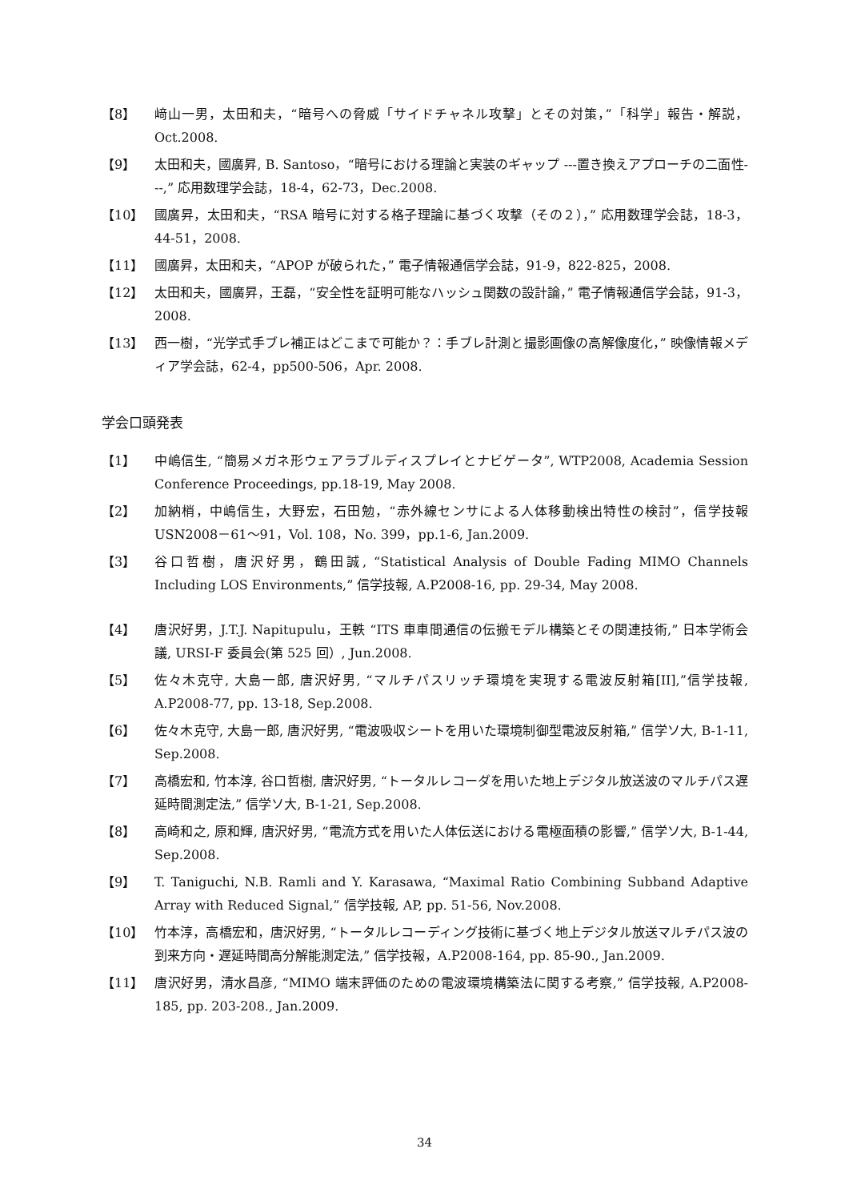【8】 﨑山一男，太田和夫，“暗号への脅威「サイドチャネル攻撃」とその対策，”「科学」報告・解説，Oct.2008.
【9】 太田和夫，國廣昇, B. Santoso，“暗号における理論と実装のギャップ ---置き換えアプローチの二面性---,” 応用数理学会誌，18-4，62-73，Dec.2008.
【10】 國廣昇，太田和夫，“RSA 暗号に対する格子理論に基づく攻撃（その２），” 応用数理学会誌，18-3，44-51，2008.
【11】 國廣昇，太田和夫，“APOP が破られた，” 電子情報通信学会誌，91-9，822-825，2008.
【12】 太田和夫，國廣昇，王磊，“安全性を証明可能なハッシュ関数の設計論，” 電子情報通信学会誌，91-3，2008.
【13】 西一樹，“光学式手ブレ補正はどこまで可能か？：手ブレ計測と撮影画像の高解像度化，” 映像情報メディア学会誌，62-4，pp500-506，Apr. 2008.
学会口頭発表
【1】 中嶋信生, “簡易メガネ形ウェアラブルディスプレイとナビゲータ”, WTP2008, Academia Session Conference Proceedings, pp.18-19, May 2008.
【2】 加納梢，中嶋信生，大野宏，石田勉，“赤外線センサによる人体移動検出特性の検討”，信学技報 USN2008－61～91，Vol. 108，No. 399，pp.1-6, Jan.2009.
【3】 谷口哲樹，唐沢好男，鶴田誠, “Statistical Analysis of Double Fading MIMO Channels Including LOS Environments,” 信学技報, A.P2008-16, pp. 29-34, May 2008.
【4】 唐沢好男，J.T.J. Napitupulu，王軼 “ITS 車車間通信の伝搬モデル構築とその関連技術,” 日本学術会議, URSI-F 委員会(第 525 回）, Jun.2008.
【5】 佐々木克守, 大島一郎, 唐沢好男, “マルチパスリッチ環境を実現する電波反射箱[II],”信学技報, A.P2008-77, pp. 13-18, Sep.2008.
【6】 佐々木克守, 大島一郎, 唐沢好男, “電波吸収シートを用いた環境制御型電波反射箱,” 信学ソ大, B-1-11, Sep.2008.
【7】 高橋宏和, 竹本淳, 谷口哲樹, 唐沢好男, “トータルレコーダを用いた地上デジタル放送波のマルチパス遅延時間測定法,” 信学ソ大, B-1-21, Sep.2008.
【8】 高崎和之, 原和輝, 唐沢好男, “電流方式を用いた人体伝送における電極面積の影響,” 信学ソ大, B-1-44, Sep.2008.
【9】 T. Taniguchi, N.B. Ramli and Y. Karasawa, “Maximal Ratio Combining Subband Adaptive Array with Reduced Signal,” 信学技報, AP, pp. 51-56, Nov.2008.
【10】 竹本淳，高橋宏和，唐沢好男, “トータルレコーディング技術に基づく地上デジタル放送マルチパス波の到来方向・遅延時間高分解能測定法,” 信学技報，A.P2008-164, pp. 85-90., Jan.2009.
【11】 唐沢好男，清水昌彦, “MIMO 端末評価のための電波環境構築法に関する考察,” 信学技報, A.P2008-185, pp. 203-208., Jan.2009.
34